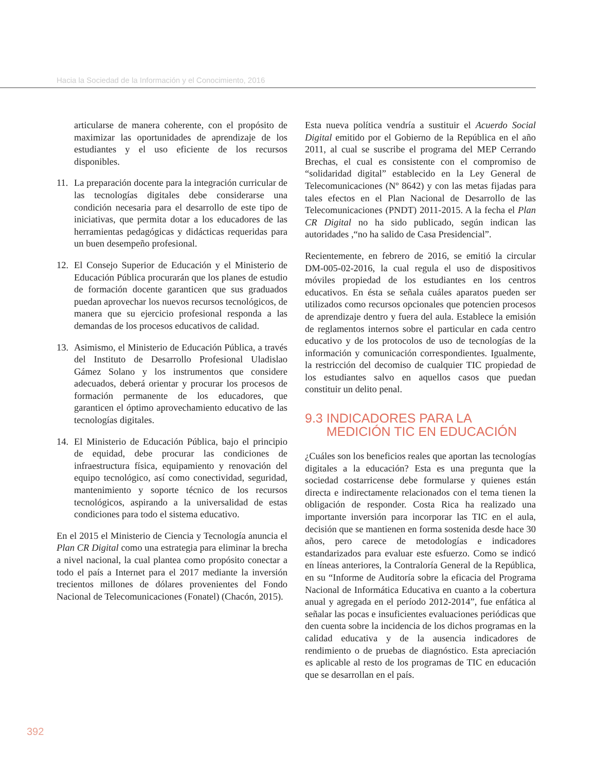Hacia la Sociedad de la Información y el Conocimiento, 2016
articularse de manera coherente, con el propósito de maximizar las oportunidades de aprendizaje de los estudiantes y el uso eficiente de los recursos disponibles.
11. La preparación docente para la integración curricular de las tecnologías digitales debe considerarse una condición necesaria para el desarrollo de este tipo de iniciativas, que permita dotar a los educadores de las herramientas pedagógicas y didácticas requeridas para un buen desempeño profesional.
12. El Consejo Superior de Educación y el Ministerio de Educación Pública procurarán que los planes de estudio de formación docente garanticen que sus graduados puedan aprovechar los nuevos recursos tecnológicos, de manera que su ejercicio profesional responda a las demandas de los procesos educativos de calidad.
13. Asimismo, el Ministerio de Educación Pública, a través del Instituto de Desarrollo Profesional Uladislao Gámez Solano y los instrumentos que considere adecuados, deberá orientar y procurar los procesos de formación permanente de los educadores, que garanticen el óptimo aprovechamiento educativo de las tecnologías digitales.
14. El Ministerio de Educación Pública, bajo el principio de equidad, debe procurar las condiciones de infraestructura física, equipamiento y renovación del equipo tecnológico, así como conectividad, seguridad, mantenimiento y soporte técnico de los recursos tecnológicos, aspirando a la universalidad de estas condiciones para todo el sistema educativo.
En el 2015 el Ministerio de Ciencia y Tecnología anuncia el Plan CR Digital como una estrategia para eliminar la brecha a nivel nacional, la cual plantea como propósito conectar a todo el país a Internet para el 2017 mediante la inversión trecientos millones de dólares provenientes del Fondo Nacional de Telecomunicaciones (Fonatel) (Chacón, 2015).
Esta nueva política vendría a sustituir el Acuerdo Social Digital emitido por el Gobierno de la República en el año 2011, al cual se suscribe el programa del MEP Cerrando Brechas, el cual es consistente con el compromiso de “solidaridad digital” establecido en la Ley General de Telecomunicaciones (Nº 8642) y con las metas fijadas para tales efectos en el Plan Nacional de Desarrollo de las Telecomunicaciones (PNDT) 2011-2015. A la fecha el Plan CR Digital no ha sido publicado, según indican las autoridades ,“no ha salido de Casa Presidencial”.
Recientemente, en febrero de 2016, se emitió la circular DM-005-02-2016, la cual regula el uso de dispositivos móviles propiedad de los estudiantes en los centros educativos. En ésta se señala cuáles aparatos pueden ser utilizados como recursos opcionales que potencien procesos de aprendizaje dentro y fuera del aula. Establece la emisión de reglamentos internos sobre el particular en cada centro educativo y de los protocolos de uso de tecnologías de la información y comunicación correspondientes. Igualmente, la restricción del decomiso de cualquier TIC propiedad de los estudiantes salvo en aquellos casos que puedan constituir un delito penal.
9.3 INDICADORES PARA LA
MEDICIÓN TIC EN EDUCACIÓN
¿Cuáles son los beneficios reales que aportan las tecnologías digitales a la educación? Esta es una pregunta que la sociedad costarricense debe formularse y quienes están directa e indirectamente relacionados con el tema tienen la obligación de responder. Costa Rica ha realizado una importante inversión para incorporar las TIC en el aula, decisión que se mantienen en forma sostenida desde hace 30 años, pero carece de metodologías e indicadores estandarizados para evaluar este esfuerzo. Como se indicó en líneas anteriores, la Contraloría General de la República, en su “Informe de Auditoría sobre la eficacia del Programa Nacional de Informática Educativa en cuanto a la cobertura anual y agregada en el período 2012-2014”, fue enfática al señalar las pocas e insuficientes evaluaciones periódicas que den cuenta sobre la incidencia de los dichos programas en la calidad educativa y de la ausencia indicadores de rendimiento o de pruebas de diagnóstico. Esta apreciación es aplicable al resto de los programas de TIC en educación que se desarrollan en el país.
392